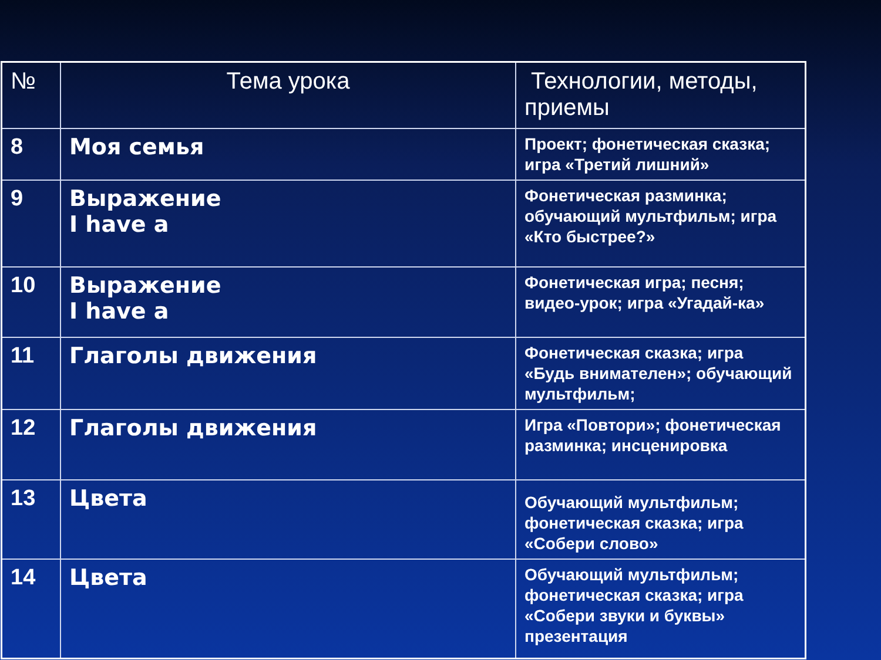| № | Тема урока | Технологии, методы, приемы |
| 8 | Моя семья | Проект; фонетическая сказка; игра «Третий лишний» |
| 9 | Выражение I have a | Фонетическая разминка; обучающий мультфильм; игра «Кто быстрее?» |
| 10 | Выражение I have a | Фонетическая игра; песня; видео-урок; игра «Угадай-ка» |
| 11 | Глаголы движения | Фонетическая сказка; игра «Будь внимателен»; обучающий мультфильм; |
| 12 | Глаголы движения | Игра «Повтори»; фонетическая разминка; инсценировка |
| 13 | Цвета | Обучающий мультфильм; фонетическая сказка; игра «Собери слово» |
| 14 | Цвета | Обучающий мультфильм; фонетическая сказка; игра «Собери звуки и буквы» презентация |